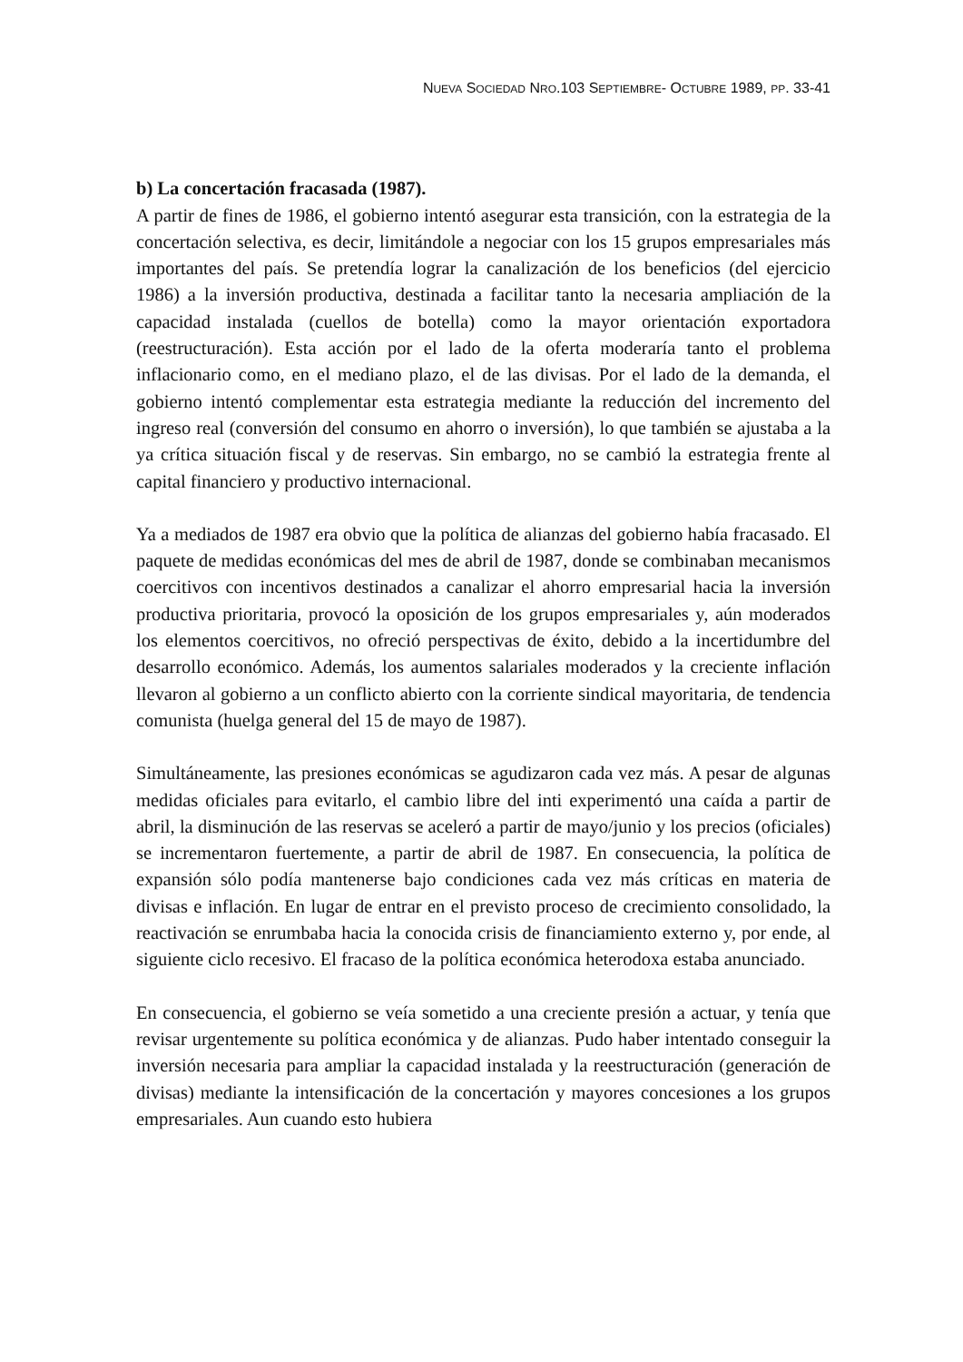NUEVA SOCIEDAD NRO.103 SEPTIEMBRE- OCTUBRE 1989, PP. 33-41
b) La concertación fracasada (1987).
A partir de fines de 1986, el gobierno intentó asegurar esta transición, con la estrategia de la concertación selectiva, es decir, limitándole a negociar con los 15 grupos empresariales más importantes del país. Se pretendía lograr la canalización de los beneficios (del ejercicio 1986) a la inversión productiva, destinada a facilitar tanto la necesaria ampliación de la capacidad instalada (cuellos de botella) como la mayor orientación exportadora (reestructuración). Esta acción por el lado de la oferta moderaría tanto el problema inflacionario como, en el mediano plazo, el de las divisas. Por el lado de la demanda, el gobierno intentó complementar esta estrategia mediante la reducción del incremento del ingreso real (conversión del consumo en ahorro o inversión), lo que también se ajustaba a la ya crítica situación fiscal y de reservas. Sin embargo, no se cambió la estrategia frente al capital financiero y productivo internacional.
Ya a mediados de 1987 era obvio que la política de alianzas del gobierno había fracasado. El paquete de medidas económicas del mes de abril de 1987, donde se combinaban mecanismos coercitivos con incentivos destinados a canalizar el ahorro empresarial hacia la inversión productiva prioritaria, provocó la oposición de los grupos empresariales y, aún moderados los elementos coercitivos, no ofreció perspectivas de éxito, debido a la incertidumbre del desarrollo económico. Además, los aumentos salariales moderados y la creciente inflación llevaron al gobierno a un conflicto abierto con la corriente sindical mayoritaria, de tendencia comunista (huelga general del 15 de mayo de 1987).
Simultáneamente, las presiones económicas se agudizaron cada vez más. A pesar de algunas medidas oficiales para evitarlo, el cambio libre del inti experimentó una caída a partir de abril, la disminución de las reservas se aceleró a partir de mayo/junio y los precios (oficiales) se incrementaron fuertemente, a partir de abril de 1987. En consecuencia, la política de expansión sólo podía mantenerse bajo condiciones cada vez más críticas en materia de divisas e inflación. En lugar de entrar en el previsto proceso de crecimiento consolidado, la reactivación se enrumbaba hacia la conocida crisis de financiamiento externo y, por ende, al siguiente ciclo recesivo. El fracaso de la política económica heterodoxa estaba anunciado.
En consecuencia, el gobierno se veía sometido a una creciente presión a actuar, y tenía que revisar urgentemente su política económica y de alianzas. Pudo haber intentado conseguir la inversión necesaria para ampliar la capacidad instalada y la reestructuración (generación de divisas) mediante la intensificación de la concertación y mayores concesiones a los grupos empresariales. Aun cuando esto hubiera